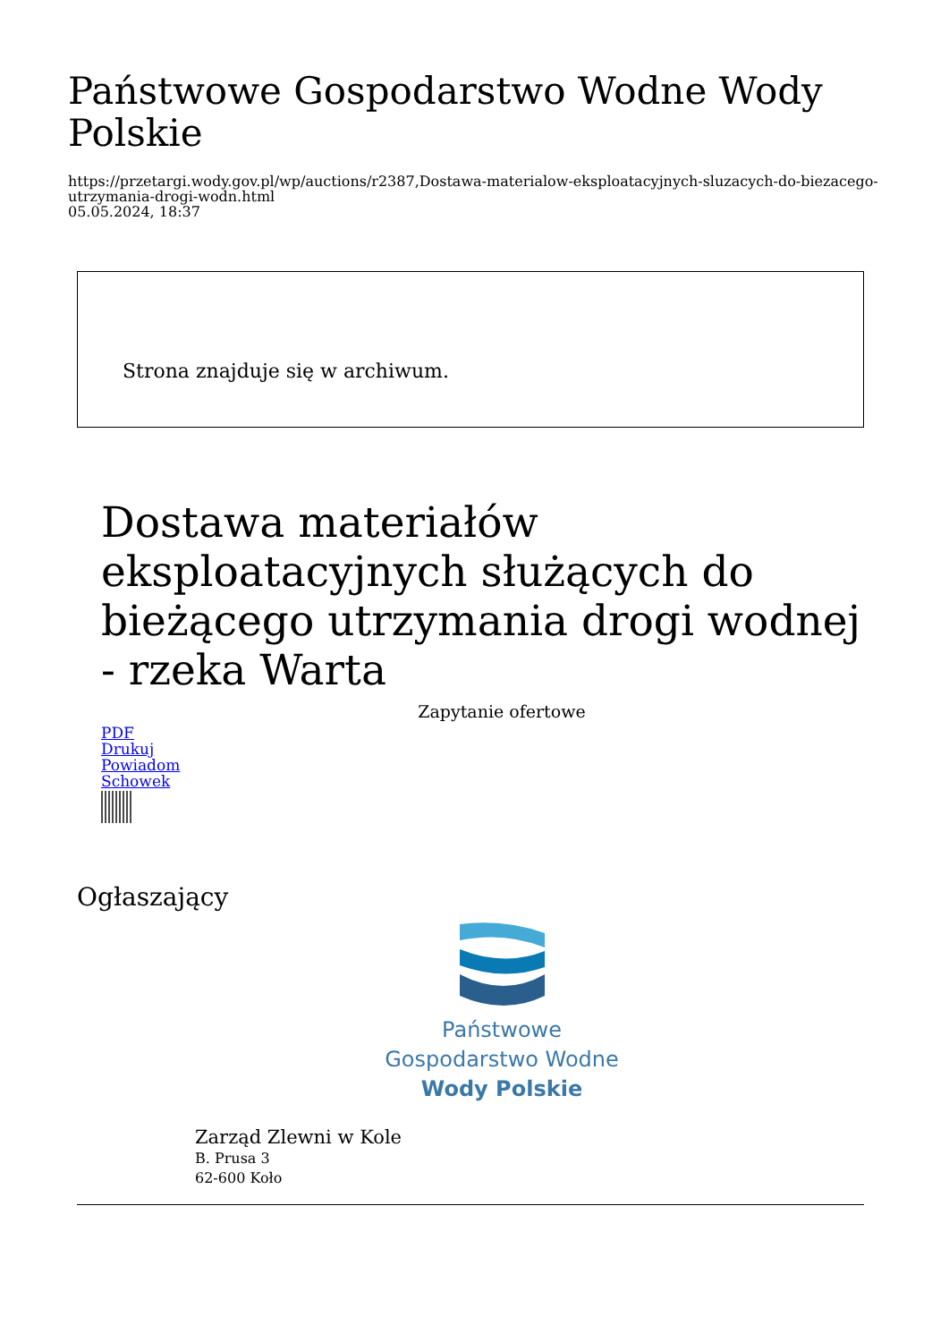Państwowe Gospodarstwo Wodne Wody Polskie
https://przetargi.wody.gov.pl/wp/auctions/r2387,Dostawa-materialow-eksploatacyjnych-sluzacych-do-biezacego-utrzymania-drogi-wodn.html
05.05.2024, 18:37
Strona znajduje się w archiwum.
Dostawa materiałów eksploatacyjnych służących do bieżącego utrzymania drogi wodnej - rzeka Warta
Zapytanie ofertowe
PDF
Drukuj
Powiadom
Schowek
Ogłaszający
Państwowe
Gospodarstwo Wodne
Wody Polskie
Zarząd Zlewni w Kole
B. Prusa 3
62-600 Koło